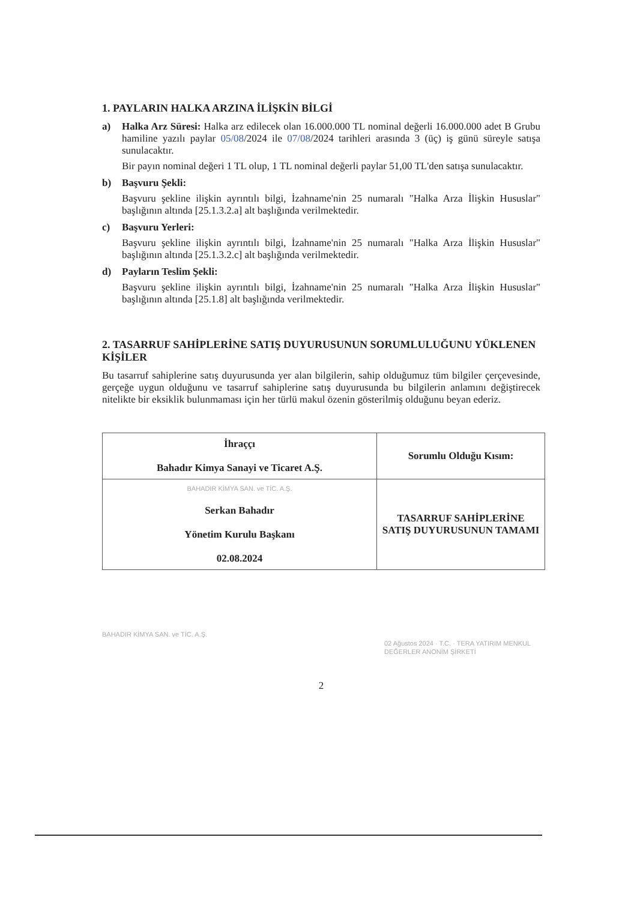1. PAYLARIN HALKA ARZINA İLİŞKİN BİLGİ
a) Halka Arz Süresi: Halka arz edilecek olan 16.000.000 TL nominal değerli 16.000.000 adet B Grubu hamiline yazılı paylar 05/08/2024 ile 07/08/2024 tarihleri arasında 3 (üç) iş günü süreyle satışa sunulacaktır.
Bir payın nominal değeri 1 TL olup, 1 TL nominal değerli paylar 51,00 TL'den satışa sunulacaktır.
b) Başvuru Şekli:
Başvuru şekline ilişkin ayrıntılı bilgi, İzahname'nin 25 numaralı "Halka Arza İlişkin Hususlar" başlığının altında [25.1.3.2.a] alt başlığında verilmektedir.
c) Başvuru Yerleri:
Başvuru şekline ilişkin ayrıntılı bilgi, İzahname'nin 25 numaralı "Halka Arza İlişkin Hususlar" başlığının altında [25.1.3.2.c] alt başlığında verilmektedir.
d) Payların Teslim Şekli:
Başvuru şekline ilişkin ayrıntılı bilgi, İzahname'nin 25 numaralı "Halka Arza İlişkin Hususlar" başlığının altında [25.1.8] alt başlığında verilmektedir.
2. TASARRUF SAHİPLERİNE SATIŞ DUYURUSUNUN SORUMLULUĞUNU YÜKLENEN KİŞİLER
Bu tasarruf sahiplerine satış duyurusunda yer alan bilgilerin, sahip olduğumuz tüm bilgiler çerçevesinde, gerçeğe uygun olduğunu ve tasarruf sahiplerine satış duyurusunda bu bilgilerin anlamını değiştirecek nitelikte bir eksiklik bulunmaması için her türlü makul özenin gösterilmiş olduğunu beyan ederiz.
| İhraççı Bahadır Kimya Sanayi ve Ticaret A.Ş. | Sorumlu Olduğu Kısım: |
| --- | --- |
| BAHADIR KİMYA SAN. ve TİC. A.Ş. Serkan Bahadır Yönetim Kurulu Başkanı 02.08.2024 | TASARRUF SAHİPLERİNE SATIŞ DUYURUSUNUN TAMAMI |
BAHADIR KİMYA SAN. ve TİC. A.Ş.
02 Ağustos 2024 · T.C. · TERA YATIRIM MENKUL DEĞERLER ANONİM ŞİRKETİ
2